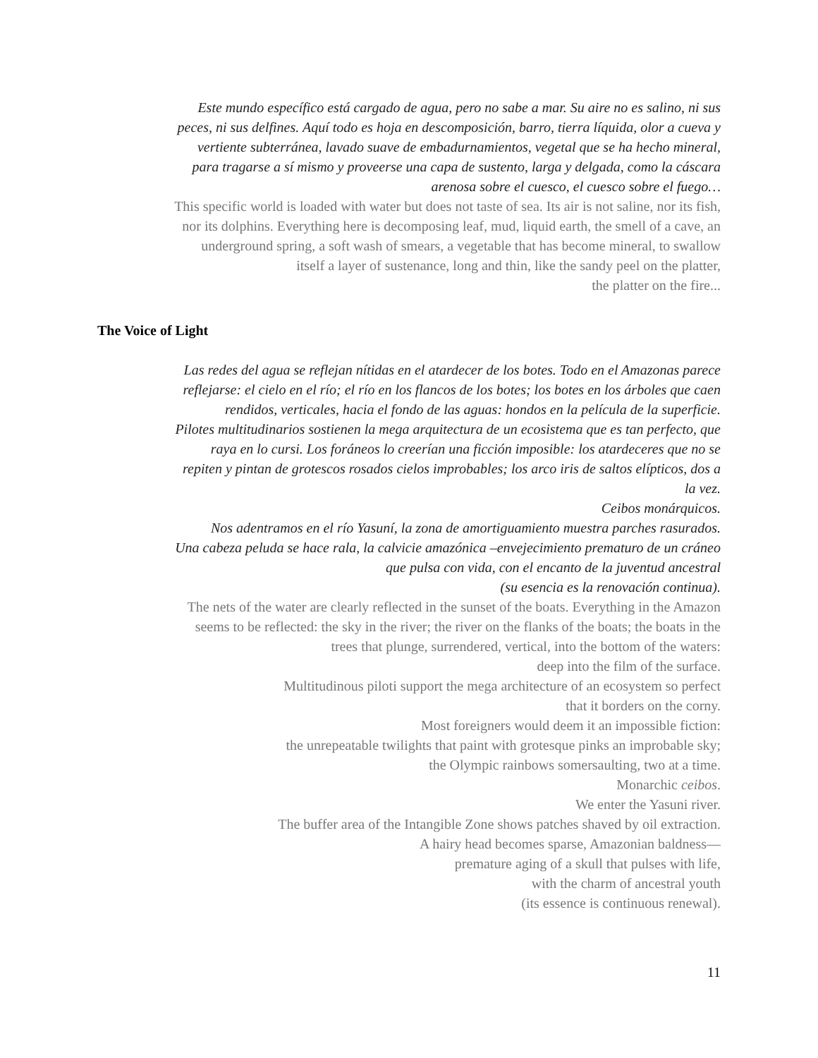Este mundo específico está cargado de agua, pero no sabe a mar. Su aire no es salino, ni sus
peces, ni sus delfines. Aquí todo es hoja en descomposición, barro, tierra líquida, olor a cueva y
vertiente subterránea, lavado suave de embadurnamientos, vegetal que se ha hecho mineral,
para tragarse a sí mismo y proveerse una capa de sustento, larga y delgada, como la cáscara
arenosa sobre el cuesco, el cuesco sobre el fuego…
This specific world is loaded with water but does not taste of sea. Its air is not saline, nor its fish,
nor its dolphins. Everything here is decomposing leaf, mud, liquid earth, the smell of a cave, an
underground spring, a soft wash of smears, a vegetable that has become mineral, to swallow
itself a layer of sustenance, long and thin, like the sandy peel on the platter,
the platter on the fire...
The Voice of Light
Las redes del agua se reflejan nítidas en el atardecer de los botes. Todo en el Amazonas parece
reflejarse: el cielo en el río; el río en los flancos de los botes; los botes en los árboles que caen
rendidos, verticales, hacia el fondo de las aguas: hondos en la película de la superficie.
Pilotes multitudinarios sostienen la mega arquitectura de un ecosistema que es tan perfecto, que
raya en lo cursi. Los foráneos lo creerían una ficción imposible: los atardeceres que no se
repiten y pintan de grotescos rosados cielos improbables; los arco iris de saltos elípticos, dos a
la vez.
Ceibos monárquicos.
Nos adentramos en el río Yasuní, la zona de amortiguamiento muestra parches rasurados.
Una cabeza peluda se hace rala, la calvicie amazónica –envejecimiento prematuro de un cráneo
que pulsa con vida, con el encanto de la juventud ancestral
(su esencia es la renovación continua).
The nets of the water are clearly reflected in the sunset of the boats. Everything in the Amazon
seems to be reflected: the sky in the river; the river on the flanks of the boats; the boats in the
trees that plunge, surrendered, vertical, into the bottom of the waters:
deep into the film of the surface.
Multitudinous piloti support the mega architecture of an ecosystem so perfect
that it borders on the corny.
Most foreigners would deem it an impossible fiction:
the unrepeatable twilights that paint with grotesque pinks an improbable sky;
the Olympic rainbows somersaulting, two at a time.
Monarchic ceibos.
We enter the Yasuni river.
The buffer area of the Intangible Zone shows patches shaved by oil extraction.
A hairy head becomes sparse, Amazonian baldness—
premature aging of a skull that pulses with life,
with the charm of ancestral youth
(its essence is continuous renewal).
11